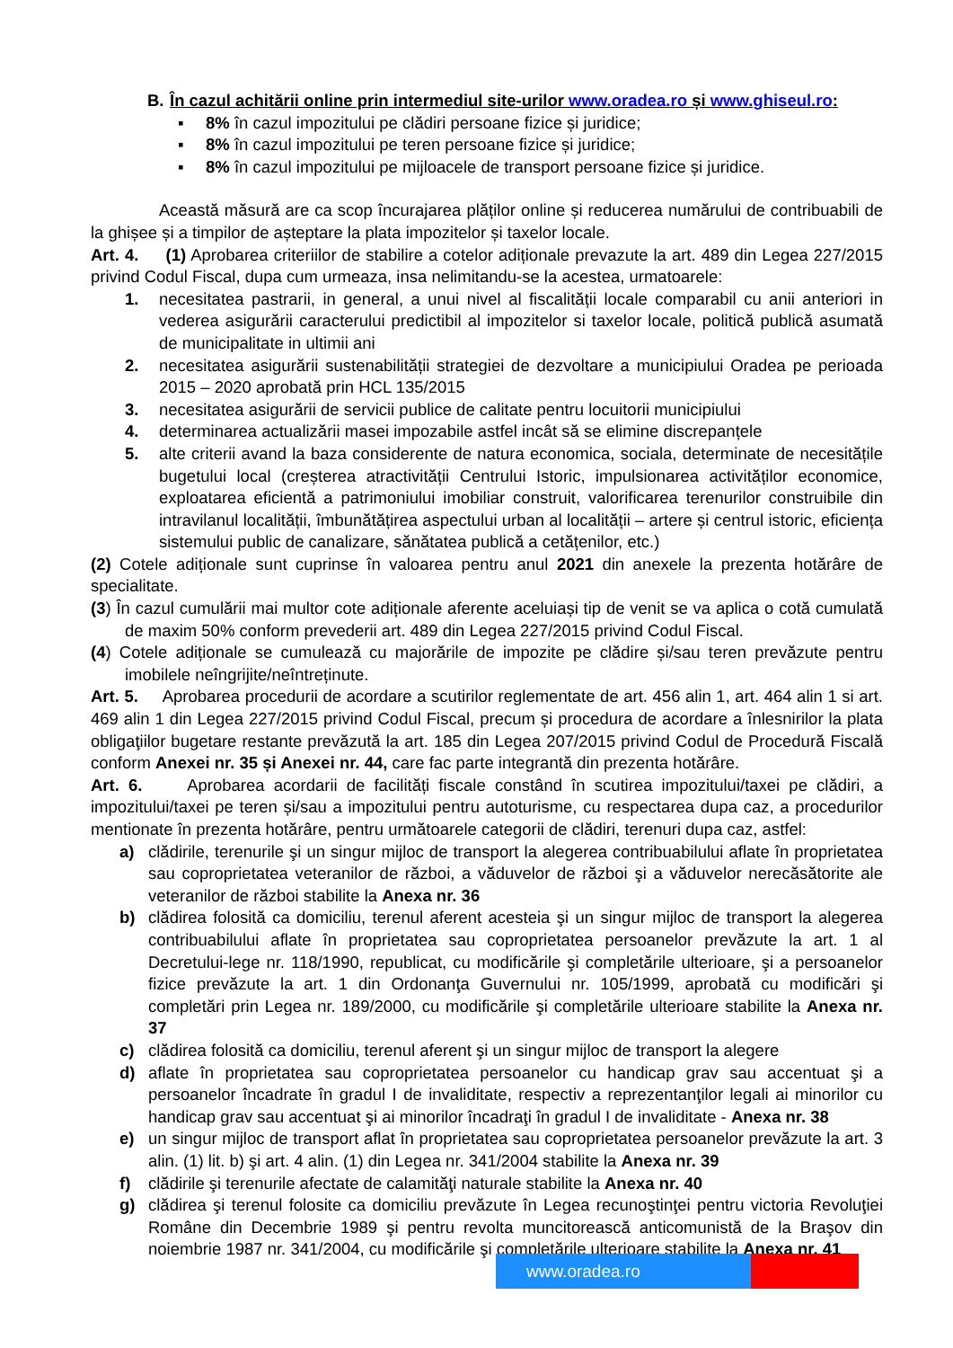B. În cazul achitării online prin intermediul site-urilor www.oradea.ro și www.ghiseul.ro:
▪ 8% în cazul impozitului pe clădiri persoane fizice și juridice;
▪ 8% în cazul impozitului pe teren persoane fizice și juridice;
▪ 8% în cazul impozitului pe mijloacele de transport persoane fizice și juridice.
Această măsură are ca scop încurajarea plăților online și reducerea numărului de contribuabili de la ghișee și a timpilor de așteptare la plata impozitelor și taxelor locale.
Art. 4. (1) Aprobarea criteriilor de stabilire a cotelor adiționale prevazute la art. 489 din Legea 227/2015 privind Codul Fiscal, dupa cum urmeaza, insa nelimitandu-se la acestea, urmatoarele:
1. necesitatea pastrarii, in general, a unui nivel al fiscalității locale comparabil cu anii anteriori in vederea asigurării caracterului predictibil al impozitelor si taxelor locale, politică publică asumată de municipalitate in ultimii ani
2. necesitatea asigurării sustenabilității strategiei de dezvoltare a municipiului Oradea pe perioada 2015 – 2020 aprobată prin HCL 135/2015
3. necesitatea asigurării de servicii publice de calitate pentru locuitorii municipiului
4. determinarea actualizării masei impozabile astfel incât să se elimine discrepanțele
5. alte criterii avand la baza considerente de natura economica, sociala, determinate de necesitățile bugetului local (creșterea atractivității Centrului Istoric, impulsionarea activităților economice, exploatarea eficientă a patrimoniului imobiliar construit, valorificarea terenurilor construibile din intravilanul localității, îmbunătățirea aspectului urban al localității – artere și centrul istoric, eficiența sistemului public de canalizare, sănătatea publică a cetățenilor, etc.)
(2) Cotele adiționale sunt cuprinse în valoarea pentru anul 2021 din anexele la prezenta hotărâre de specialitate.
(3) În cazul cumulării mai multor cote adiționale aferente aceluiași tip de venit se va aplica o cotă cumulată de maxim 50% conform prevederii art. 489 din Legea 227/2015 privind Codul Fiscal.
(4) Cotele adiționale se cumulează cu majorările de impozite pe clădire și/sau teren prevăzute pentru imobilele neîngrijite/neîntreținute.
Art. 5. Aprobarea procedurii de acordare a scutirilor reglementate de art. 456 alin 1, art. 464 alin 1 si art. 469 alin 1 din Legea 227/2015 privind Codul Fiscal, precum și procedura de acordare a înlesnirilor la plata obligaţiilor bugetare restante prevăzută la art. 185 din Legea 207/2015 privind Codul de Procedură Fiscală conform Anexei nr. 35 și Anexei nr. 44, care fac parte integrantă din prezenta hotărâre.
Art. 6. Aprobarea acordarii de facilități fiscale constând în scutirea impozitului/taxei pe clădiri, a impozitului/taxei pe teren și/sau a impozitului pentru autoturisme, cu respectarea dupa caz, a procedurilor mentionate în prezenta hotărâre, pentru următoarele categorii de clădiri, terenuri dupa caz, astfel:
a) clădirile, terenurile şi un singur mijloc de transport la alegerea contribuabilului aflate în proprietatea sau coproprietatea veteranilor de război, a văduvelor de război şi a văduvelor nerecăsătorite ale veteranilor de război stabilite la Anexa nr. 36
b) clădirea folosită ca domiciliu, terenul aferent acesteia şi un singur mijloc de transport la alegerea contribuabilului aflate în proprietatea sau coproprietatea persoanelor prevăzute la art. 1 al Decretului-lege nr. 118/1990, republicat, cu modificările şi completările ulterioare, şi a persoanelor fizice prevăzute la art. 1 din Ordonanţa Guvernului nr. 105/1999, aprobată cu modificări şi completări prin Legea nr. 189/2000, cu modificările şi completările ulterioare stabilite la Anexa nr. 37
c) clădirea folosită ca domiciliu, terenul aferent şi un singur mijloc de transport la alegere
d) aflate în proprietatea sau coproprietatea persoanelor cu handicap grav sau accentuat şi a persoanelor încadrate în gradul I de invaliditate, respectiv a reprezentanţilor legali ai minorilor cu handicap grav sau accentuat şi ai minorilor încadraţi în gradul I de invaliditate - Anexa nr. 38
e) un singur mijloc de transport aflat în proprietatea sau coproprietatea persoanelor prevăzute la art. 3 alin. (1) lit. b) şi art. 4 alin. (1) din Legea nr. 341/2004 stabilite la Anexa nr. 39
f) clădirile şi terenurile afectate de calamităţi naturale stabilite la Anexa nr. 40
g) clădirea şi terenul folosite ca domiciliu prevăzute în Legea recunoştinţei pentru victoria Revoluţiei Române din Decembrie 1989 şi pentru revolta muncitorească anticomunistă de la Braşov din noiembrie 1987 nr. 341/2004, cu modificările şi completările ulterioare stabilite la Anexa nr. 41
www.oradea.ro